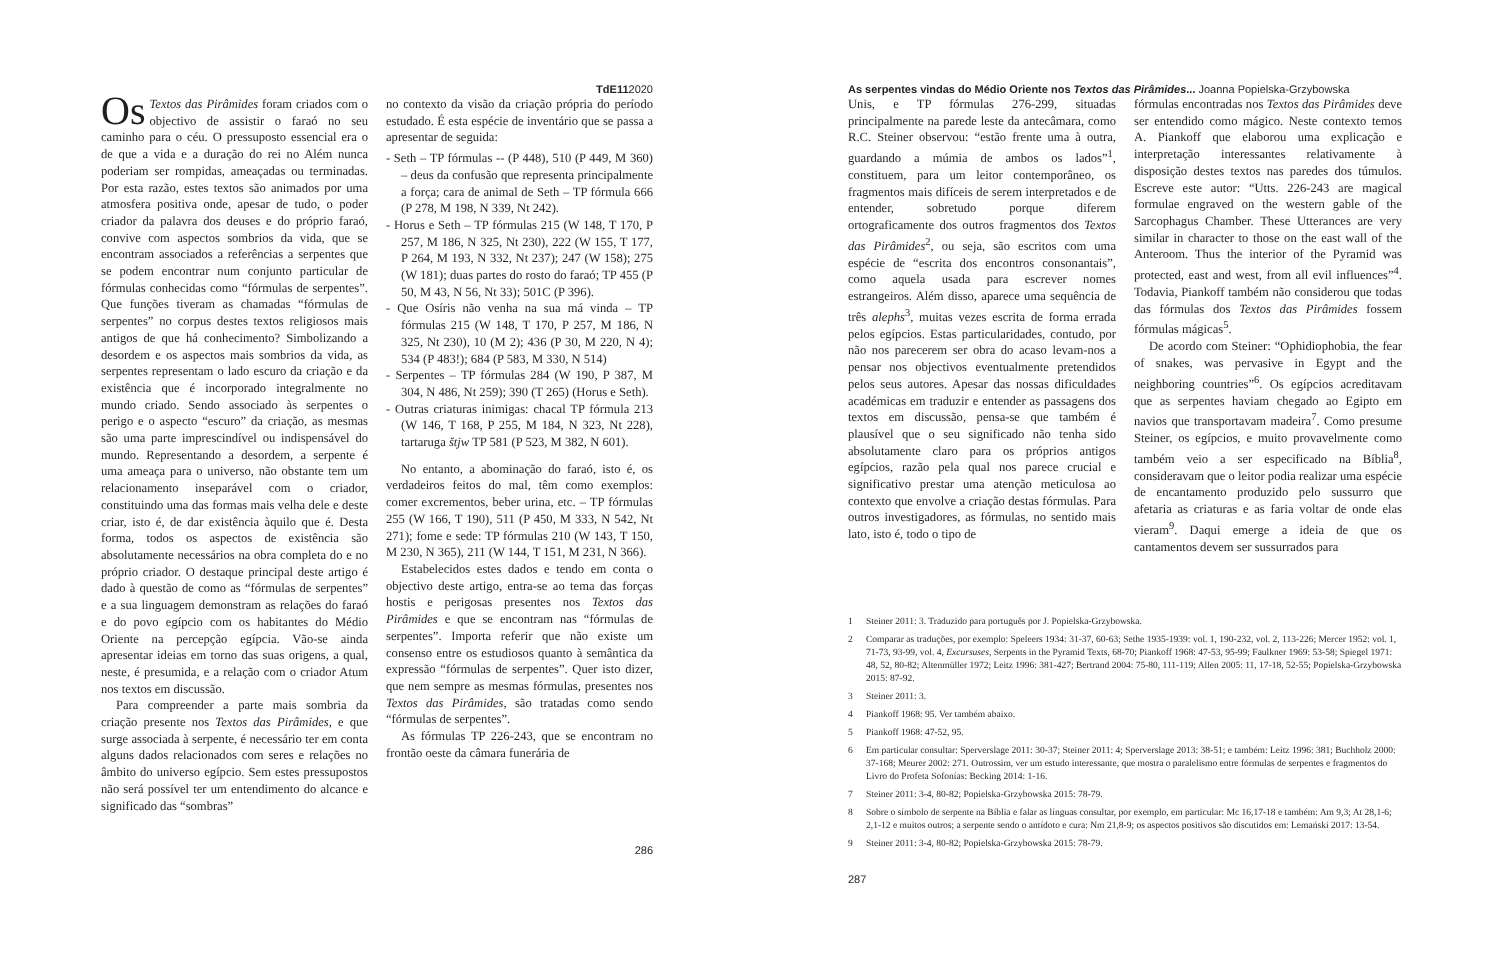TdE112020
Os Textos das Pirâmides foram criados com o objectivo de assistir o faraó no seu caminho para o céu. O pressuposto essencial era o de que a vida e a duração do rei no Além nunca poderiam ser rompidas, ameaçadas ou terminadas. Por esta razão, estes textos são animados por uma atmosfera positiva onde, apesar de tudo, o poder criador da palavra dos deuses e do próprio faraó, convive com aspectos sombrios da vida, que se encontram associados a referências a serpentes que se podem encontrar num conjunto particular de fórmulas conhecidas como “fórmulas de serpentes”. Que funções tiveram as chamadas “fórmulas de serpentes” no corpus destes textos religiosos mais antigos de que há conhecimento? Simbolizando a desordem e os aspectos mais sombrios da vida, as serpentes representam o lado escuro da criação e da existência que é incorporado integralmente no mundo criado. Sendo associado às serpentes o perigo e o aspecto “escuro” da criação, as mesmas são uma parte imprescindível ou indispensável do mundo. Representando a desordem, a serpente é uma ameaça para o universo, não obstante tem um relacionamento inseparável com o criador, constituindo uma das formas mais velha dele e deste criar, isto é, de dar existência àquilo que é. Desta forma, todos os aspectos de existência são absolutamente necessários na obra completa do e no próprio criador. O destaque principal deste artigo é dado à questão de como as “fórmulas de serpentes” e a sua linguagem demonstram as relações do faraó e do povo egípcio com os habitantes do Médio Oriente na percepção egípcia. Vão-se ainda apresentar ideias em torno das suas origens, a qual, neste, é presumida, e a relação com o criador Atum nos textos em discussão.
Para compreender a parte mais sombria da criação presente nos Textos das Pirâmides, e que surge associada à serpente, é necessário ter em conta alguns dados relacionados com seres e relações no âmbito do universo egípcio. Sem estes pressupostos não será possível ter um entendimento do alcance e significado das “sombras”
no contexto da visão da criação própria do período estudado. É esta espécie de inventário que se passa a apresentar de seguida:
- Seth – TP fórmulas -- (P 448), 510 (P 449, M 360) – deus da confusão que representa principalmente a força; cara de animal de Seth – TP fórmula 666 (P 278, M 198, N 339, Nt 242).
- Horus e Seth – TP fórmulas 215 (W 148, T 170, P 257, M 186, N 325, Nt 230), 222 (W 155, T 177, P 264, M 193, N 332, Nt 237); 247 (W 158); 275 (W 181); duas partes do rosto do faraó; TP 455 (P 50, M 43, N 56, Nt 33); 501C (P 396).
- Que Osíris não venha na sua má vinda – TP fórmulas 215 (W 148, T 170, P 257, M 186, N 325, Nt 230), 10 (M 2); 436 (P 30, M 220, N 4); 534 (P 483!); 684 (P 583, M 330, N 514)
- Serpentes – TP fórmulas 284 (W 190, P 387, M 304, N 486, Nt 259); 390 (T 265) (Horus e Seth).
- Outras criaturas inimigas: chacal TP fórmula 213 (W 146, T 168, P 255, M 184, N 323, Nt 228), tartaruga štjw TP 581 (P 523, M 382, N 601).
No entanto, a abominação do faraó, isto é, os verdadeiros feitos do mal, têm como exemplos: comer excrementos, beber urina, etc. – TP fórmulas 255 (W 166, T 190), 511 (P 450, M 333, N 542, Nt 271); fome e sede: TP fórmulas 210 (W 143, T 150, M 230, N 365), 211 (W 144, T 151, M 231, N 366).
Estabelecidos estes dados e tendo em conta o objectivo deste artigo, entra-se ao tema das forças hostis e perigosas presentes nos Textos das Pirâmides e que se encontram nas “fórmulas de serpentes”. Importa referir que não existe um consenso entre os estudiosos quanto à semântica da expressão “fórmulas de serpentes”. Quer isto dizer, que nem sempre as mesmas fórmulas, presentes nos Textos das Pirâmides, são tratadas como sendo “fórmulas de serpentes”.
As fórmulas TP 226-243, que se encontram no frontão oeste da câmara funerária de
286
As serpentes vindas do Médio Oriente nos Textos das Pirâmides... Joanna Popielska-Grzybowska
Unis, e TP fórmulas 276-299, situadas principalmente na parede leste da antecâmara, como R.C. Steiner observou: “estão frente uma à outra, guardando a múmia de ambos os lados”<sup>1</sup>, constituem, para um leitor contemporâneo, os fragmentos mais difíceis de serem interpretados e de entender, sobretudo porque diferem ortograficamente dos outros fragmentos dos Textos das Pirâmides<sup>2</sup>, ou seja, são escritos com uma espécie de “escrita dos encontros consonantais”, como aquela usada para escrever nomes estrangeiros. Além disso, aparece uma sequência de três alephs<sup>3</sup>, muitas vezes escrita de forma errada pelos egípcios. Estas particularidades, contudo, por não nos parecerem ser obra do acaso levam-nos a pensar nos objectivos eventualmente pretendidos pelos seus autores. Apesar das nossas dificuldades académicas em traduzir e entender as passagens dos textos em discussão, pensa-se que também é plausível que o seu significado não tenha sido absolutamente claro para os próprios antigos egípcios, razão pela qual nos parece crucial e significativo prestar uma atenção meticulosa ao contexto que envolve a criação destas fórmulas. Para outros investigadores, as fórmulas, no sentido mais lato, isto é, todo o tipo de
fórmulas encontradas nos Textos das Pirâmides deve ser entendido como mágico. Neste contexto temos A. Piankoff que elaborou uma explicação e interpretação interessantes relativamente à disposição destes textos nas paredes dos túmulos. Escreve este autor: “Utts. 226-243 are magical formulae engraved on the western gable of the Sarcophagus Chamber. These Utterances are very similar in character to those on the east wall of the Anteroom. Thus the interior of the Pyramid was protected, east and west, from all evil influences”<sup>4</sup>. Todavia, Piankoff também não considerou que todas das fórmulas dos Textos das Pirâmides fossem fórmulas mágicas<sup>5</sup>.
De acordo com Steiner: “Ophidiophobia, the fear of snakes, was pervasive in Egypt and the neighboring countries”<sup>6</sup>. Os egípcios acreditavam que as serpentes haviam chegado ao Egipto em navios que transportavam madeira<sup>7</sup>. Como presume Steiner, os egípcios, e muito provavelmente como também veio a ser especificado na Bíblia<sup>8</sup>, consideravam que o leitor podia realizar uma espécie de encantamento produzido pelo sussurro que afetaria as criaturas e as faria voltar de onde elas vieram<sup>9</sup>. Daqui emerge a ideia de que os cantamentos devem ser sussurrados para
1 Steiner 2011: 3. Traduzido para português por J. Popielska-Grzybowska.
2 Comparar as traduções, por exemplo: Speleers 1934: 31-37, 60-63; Sethe 1935-1939: vol. 1, 190-232, vol. 2, 113-226; Mercer 1952: vol. 1, 71-73, 93-99, vol. 4, Excursuses, Serpents in the Pyramid Texts, 68-70; Piankoff 1968: 47-53, 95-99; Faulkner 1969: 53-58; Spiegel 1971: 48, 52, 80-82; Altenmüller 1972; Leitz 1996: 381-427; Bertrand 2004: 75-80, 111-119; Allen 2005: 11, 17-18, 52-55; Popielska-Grzybowska 2015: 87-92.
3 Steiner 2011: 3.
4 Piankoff 1968: 95. Ver também abaixo.
5 Piankoff 1968: 47-52, 95.
6 Em particular consultar: Sperverslage 2011: 30-37; Steiner 2011: 4; Sperverslage 2013: 38-51; e também: Leitz 1996: 381; Buchholz 2000: 37-168; Meurer 2002: 271. Outrossim, ver um estudo interessante, que mostra o paralelismo entre fórmulas de serpentes e fragmentos do Livro do Profeta Sofonías: Becking 2014: 1-16.
7 Steiner 2011: 3-4, 80-82; Popielska-Grzybowska 2015: 78-79.
8 Sobre o símbolo de serpente na Bíblia e falar as línguas consultar, por exemplo, em particular: Mc 16,17-18 e também: Am 9,3; At 28,1-6; 2,1-12 e muitos outros; a serpente sendo o antídoto e cura: Nm 21,8-9; os aspectos positivos são discutidos em: Lemański 2017: 13-54.
9 Steiner 2011: 3-4, 80-82; Popielska-Grzybowska 2015: 78-79.
287